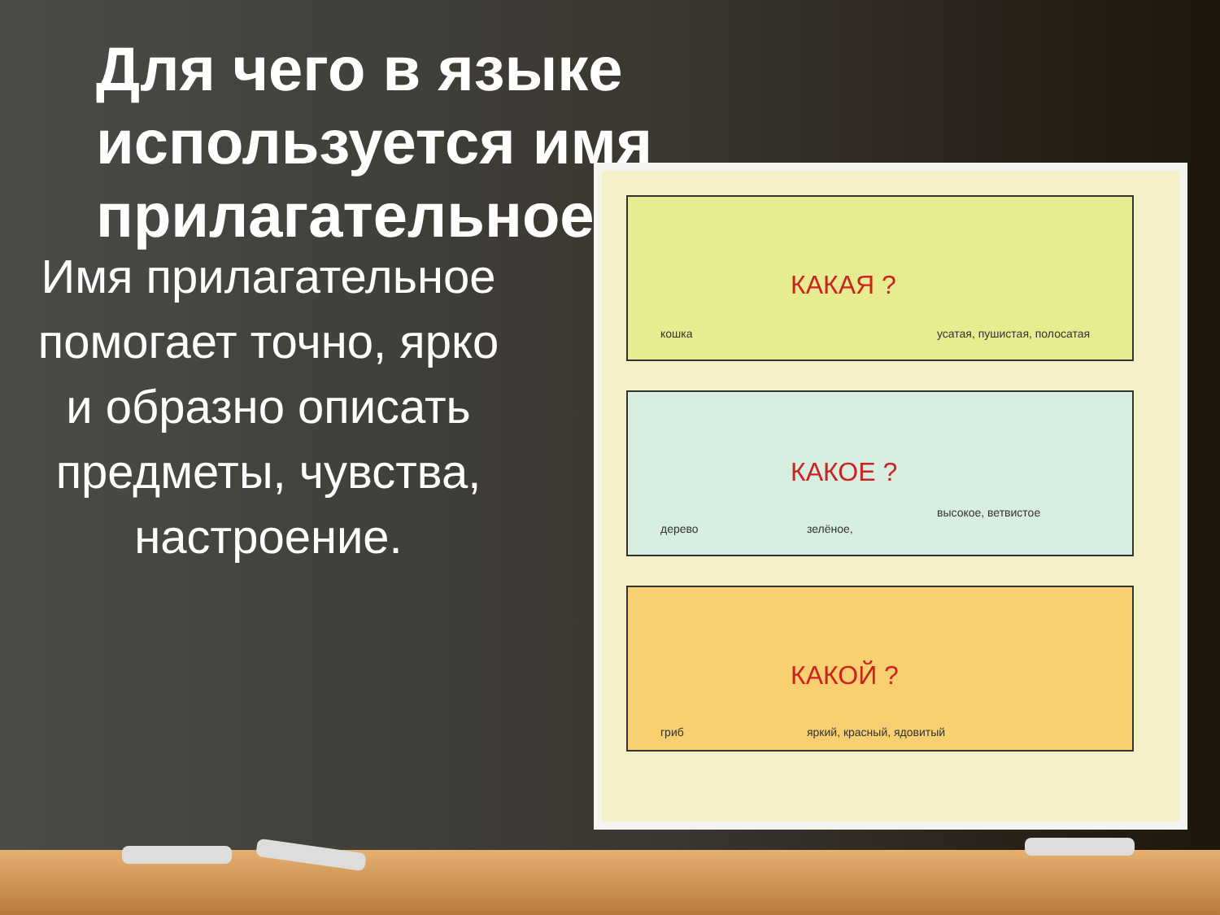Для чего в языке используется имя прилагательное?
Имя прилагательное помогает точно, ярко и образно описать предметы, чувства, настроение.
КАКАЯ ?
кошка усатая, пушистая, полосатая
КАКОЕ ?
дерево зелёное,
высокое, ветвистое
КАКОЙ ?
гриб яркий, красный, ядовитый